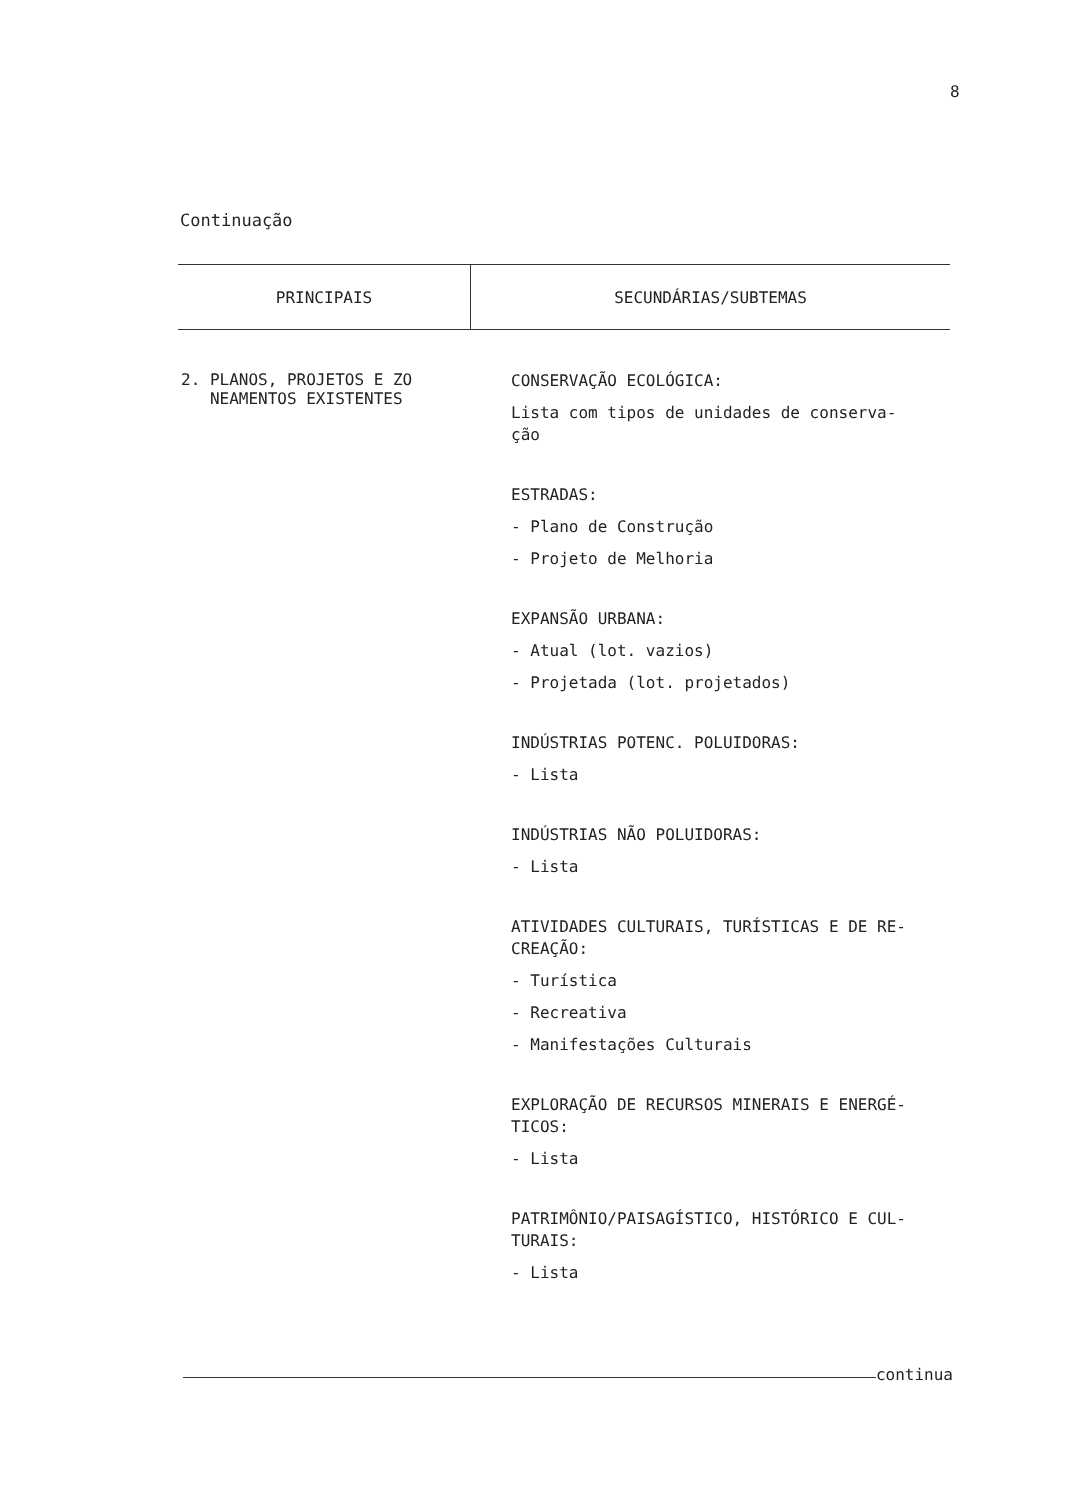8
Continuação
| PRINCIPAIS | SECUNDÁRIAS/SUBTEMAS |
| --- | --- |
| 2. PLANOS, PROJETOS E ZO NEAMENTOS EXISTENTES CONSERVAÇÃO ECOLÓGICA: Lista com tipos de unidades de conserva- ção ESTRADAS: - Plano de Construção - Projeto de Melhoria EXPANSÃO URBANA: - Atual (lot. vazios) - Projetada (lot. projetados) INDÚSTRIAS POTENC. POLUIDORAS: - Lista INDÚSTRIAS NÃO POLUIDORAS: - Lista ATIVIDADES CULTURAIS, TURÍSTICAS E DE RE- CREAÇÃO: - Turística - Recreativa - Manifestações Culturais EXPLORAÇÃO DE RECURSOS MINERAIS E ENERGÉ- TICOS: - Lista PATRIMÔNIO/PAISAGÍSTICO, HISTÓRICO E CUL- TURAIS: - Lista | |
continua